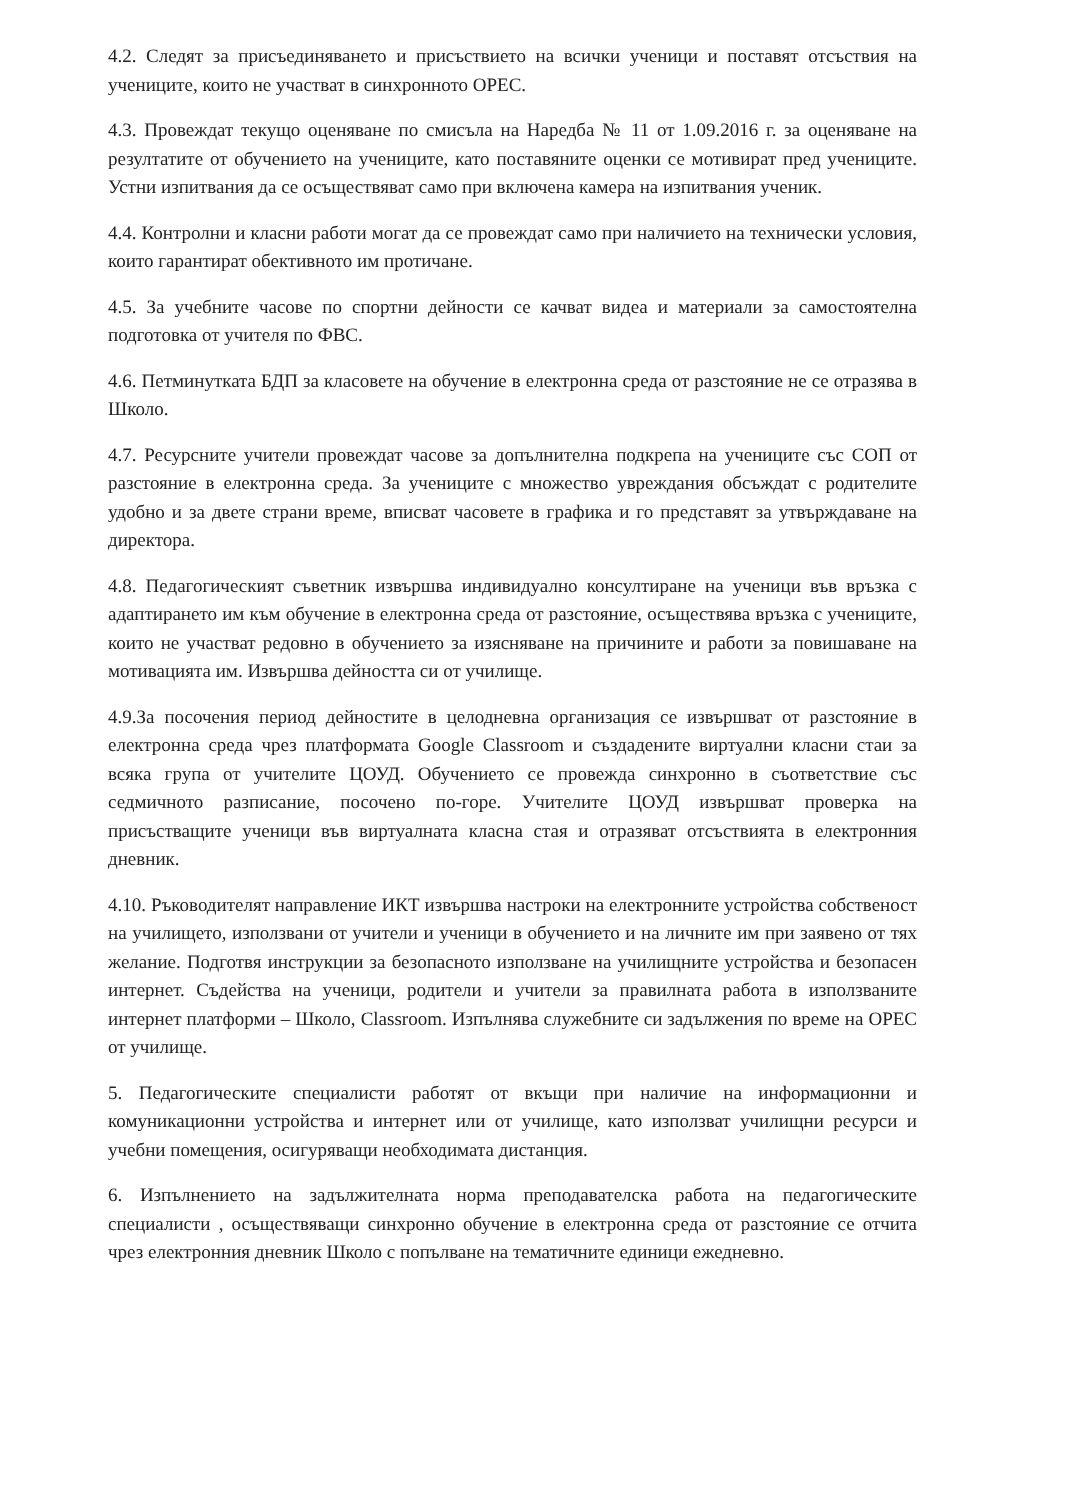4.2. Следят за присъединяването и присъствието на всички ученици и поставят отсъствия на учениците, които не участват в синхронното ОРЕС.
4.3. Провеждат текущо оценяване по смисъла на Наредба № 11 от 1.09.2016 г. за оценяване на резултатите от обучението на учениците, като поставяните оценки се мотивират пред учениците. Устни изпитвания да се осъществяват само при включена камера на изпитвания ученик.
4.4. Контролни и класни работи могат да се провеждат само при наличието на технически условия, които гарантират обективното им протичане.
4.5. За учебните часове по спортни дейности се качват видеа и материали за самостоятелна подготовка от учителя по ФВС.
4.6. Петминутката БДП за класовете на обучение в електронна среда от разстояние не се отразява в Школо.
4.7. Ресурсните учители провеждат часове за допълнителна подкрепа на учениците със СОП от разстояние в електронна среда. За учениците с множество увреждания обсъждат с родителите удобно и за двете страни време, вписват часовете в графика и го представят за утвърждаване на директора.
4.8. Педагогическият съветник извършва индивидуално консултиране на ученици във връзка с адаптирането им към обучение в електронна среда от разстояние, осъществява връзка с учениците, които не участват редовно в обучението за изясняване на причините и работи за повишаване на мотивацията им. Извършва дейността си от училище.
4.9.За посочения период дейностите в целодневна организация се извършват от разстояние в електронна среда чрез платформата Google Classroom и създадените виртуални класни стаи за всяка група от учителите ЦОУД. Обучението се провежда синхронно в съответствие със седмичното разписание, посочено по-горе. Учителите ЦОУД извършват проверка на присъстващите ученици във виртуалната класна стая и отразяват отсъствията в електронния дневник.
4.10. Ръководителят направление ИКТ извършва настроки на електронните устройства собственост на училището, използвани от учители и ученици в обучението и на личните им при заявено от тях желание. Подготвя инструкции за безопасното използване на училищните устройства и безопасен интернет. Съдейства на ученици, родители и учители за правилната работа в използваните интернет платформи – Школо, Classroom. Изпълнява служебните си задължения по време на ОРЕС от училище.
5. Педагогическите специалисти работят от вкъщи при наличие на информационни и комуникационни устройства и интернет или от училище, като използват училищни ресурси и учебни помещения, осигуряващи необходимата дистанция.
6. Изпълнението на задължителната норма преподавателска работа на педагогическите специалисти , осъществяващи синхронно обучение в електронна среда от разстояние се отчита чрез електронния дневник Школо с попълване на тематичните единици ежедневно.